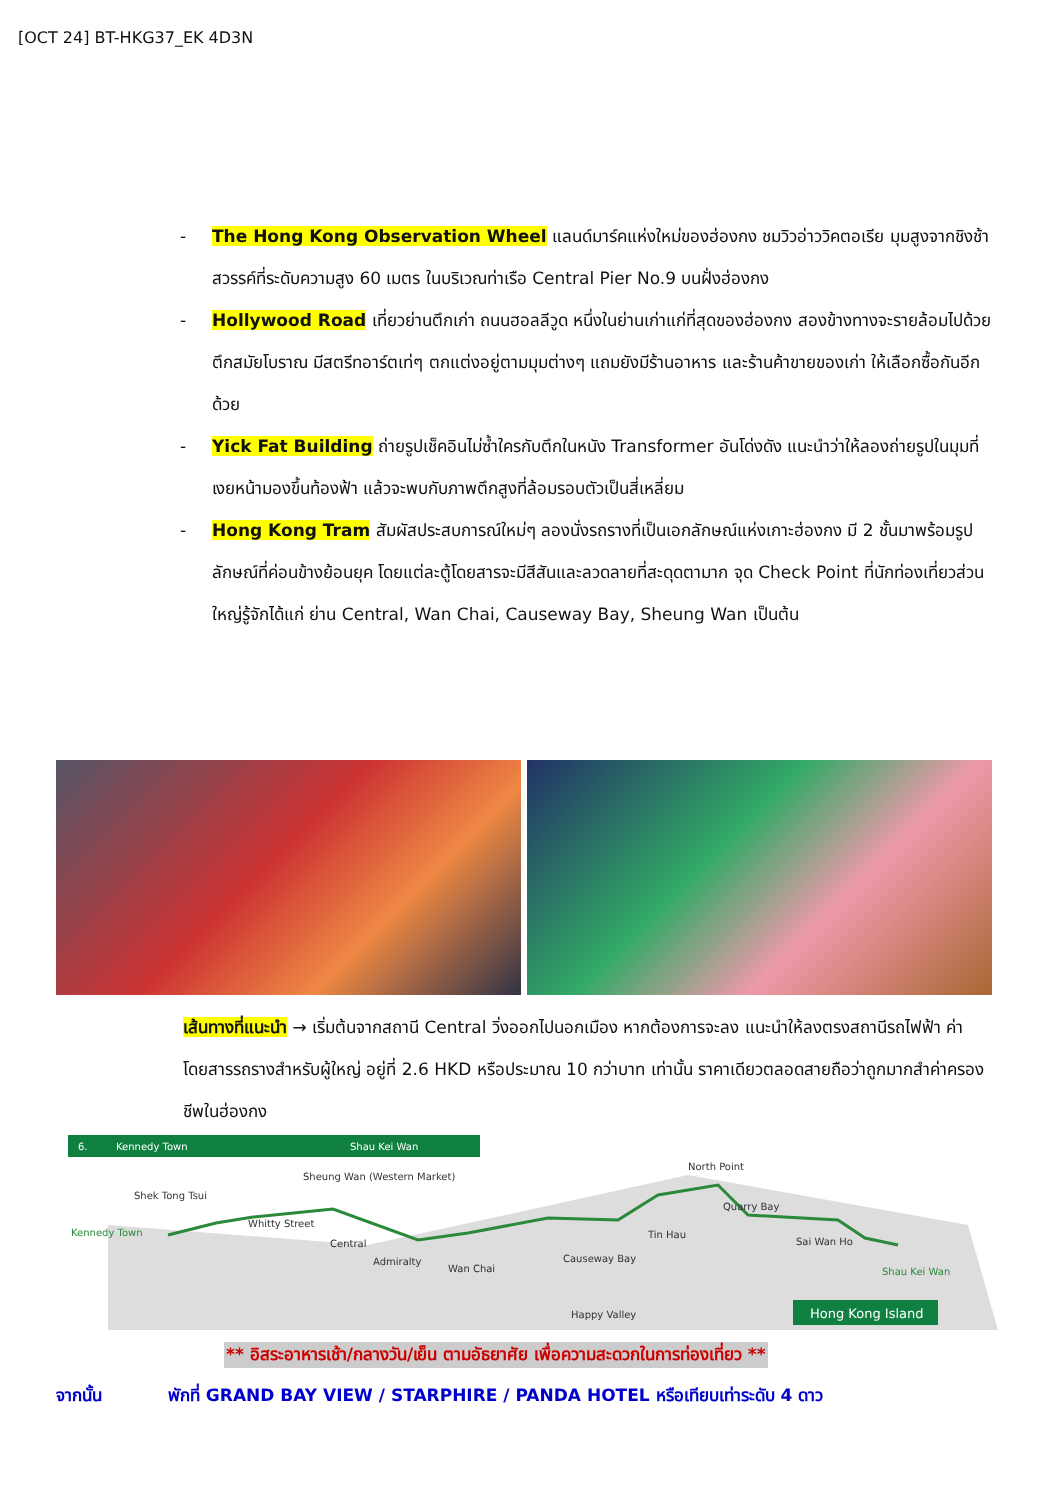[OCT 24] BT-HKG37_EK 4D3N
- The Hong Kong Observation Wheel แลนด์มาร์คแห่งใหม่ของฮ่องกง ชมวิวอ่าววิคตอเรีย มุมสูงจากชิงช้าสวรรค์ที่ระดับความสูง 60 เมตร ในบริเวณท่าเรือ Central Pier No.9 บนฝั่งฮ่องกง
- Hollywood Road เที่ยวย่านตึกเก่า ถนนฮอลลีวูด หนึ่งในย่านเก่าแก่ที่สุดของฮ่องกง สองข้างทางจะรายล้อมไปด้วยตึกสมัยโบราณ มีสตรีทอาร์ตเท่ๆ ตกแต่งอยู่ตามมุมต่างๆ แถมยังมีร้านอาหาร และร้านค้าขายของเก่า ให้เลือกซื้อกันอีกด้วย
- Yick Fat Building ถ่ายรูปเช็คอินไม่ซ้ำใครกับตึกในหนัง Transformer อันโด่งดัง แนะนำว่าให้ลองถ่ายรูปในมุมที่เงยหน้ามองขึ้นท้องฟ้า แล้วจะพบกับภาพตึกสูงที่ล้อมรอบตัวเป็นสี่เหลี่ยม
- Hong Kong Tram สัมผัสประสบการณ์ใหม่ๆ ลองนั่งรถรางที่เป็นเอกลักษณ์แห่งเกาะฮ่องกง มี 2 ชั้นมาพร้อมรูปลักษณ์ที่ค่อนข้างย้อนยุค โดยแต่ละตู้โดยสารจะมีสีสันและลวดลายที่สะดุดตามาก จุด Check Point ที่นักท่องเที่ยวส่วนใหญ่รู้จักได้แก่ ย่าน Central, Wan Chai, Causeway Bay, Sheung Wan เป็นต้น
เส้นทางที่แนะนำ → เริ่มต้นจากสถานี Central วิ่งออกไปนอกเมือง หากต้องการจะลง แนะนำให้ลงตรงสถานีรถไฟฟ้า ค่าโดยสารรถรางสำหรับผู้ใหญ่ อยู่ที่ 2.6 HKD หรือประมาณ 10 กว่าบาท เท่านั้น ราคาเดียวตลอดสายถือว่าถูกมากสำค่าครองชีพในฮ่องกง
6.
Kennedy Town
Shau Kei Wan
Kennedy Town
Shek Tong Tsui
Whitty Street
Sheung Wan (Western Market)
Central
Admiralty
Wan Chai
Causeway Bay
Happy Valley
Tin Hau
North Point
Quarry Bay
Sai Wan Ho
Shau Kei Wan
Hong Kong Island
** อิสระอาหารเช้า/กลางวัน/เย็น ตามอัธยาศัย เพื่อความสะดวกในการท่องเที่ยว **
จากนั้น พักที่ GRAND BAY VIEW / STARPHIRE / PANDA HOTEL หรือเทียบเท่าระดับ 4 ดาว